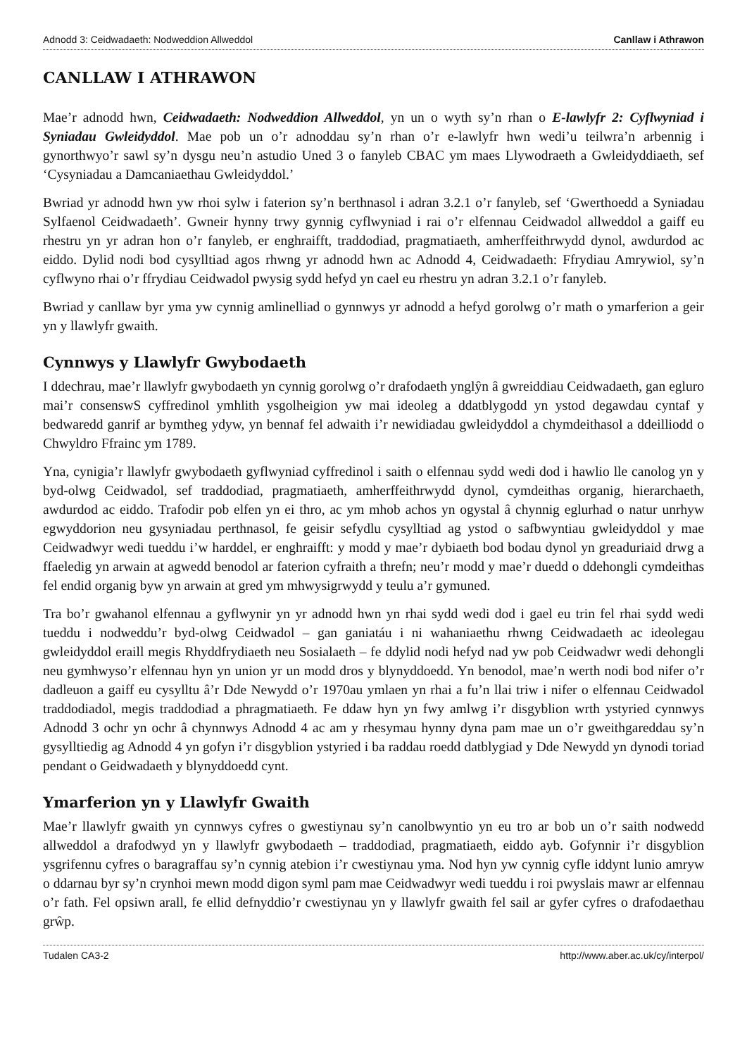Adnodd 3: Ceidwadaeth: Nodweddion Allweddol Canllaw i Athrawon
CANLLAW I ATHRAWON
Mae’r adnodd hwn, Ceidwadaeth: Nodweddion Allweddol, yn un o wyth sy’n rhan o E-lawlyfr 2: Cyflwyniad i Syniadau Gwleidyddol. Mae pob un o’r adnoddau sy’n rhan o’r e-lawlyfr hwn wedi’u teilwra’n arbennig i gynorthwyo’r sawl sy’n dysgu neu’n astudio Uned 3 o fanyleb CBAC ym maes Llywodraeth a Gwleidyddiaeth, sef ‘Cysyniadau a Damcaniaethau Gwleidyddol.’
Bwriad yr adnodd hwn yw rhoi sylw i faterion sy’n berthnasol i adran 3.2.1 o’r fanyleb, sef ‘Gwerthoedd a Syniadau Sylfaenol Ceidwadaeth’. Gwneir hynny trwy gynnig cyflwyniad i rai o’r elfennau Ceidwadol allweddol a gaiff eu rhestru yn yr adran hon o’r fanyleb, er enghraifft, traddodiad, pragmatiaeth, amherffeithrwydd dynol, awdurdod ac eiddo. Dylid nodi bod cysylltiad agos rhwng yr adnodd hwn ac Adnodd 4, Ceidwadaeth: Ffrydiau Amrywiol, sy’n cyflwyno rhai o’r ffrydiau Ceidwadol pwysig sydd hefyd yn cael eu rhestru yn adran 3.2.1 o’r fanyleb.
Bwriad y canllaw byr yma yw cynnig amlinelliad o gynnwys yr adnodd a hefyd gorolwg o’r math o ymarferion a geir yn y llawlyfr gwaith.
Cynnwys y Llawlyfr Gwybodaeth
I ddechrau, mae’r llawlyfr gwybodaeth yn cynnig gorolwg o’r drafodaeth ynglŷn â gwreiddiau Ceidwadaeth, gan egluro mai’r consenswS cyffredinol ymhlith ysgolheigion yw mai ideoleg a ddatblygodd yn ystod degawdau cyntaf y bedwaredd ganrif ar bymtheg ydyw, yn bennaf fel adwaith i’r newidiadau gwleidyddol a chymdeithasol a ddeilliodd o Chwyldro Ffrainc ym 1789.
Yna, cynigia’r llawlyfr gwybodaeth gyflwyniad cyffredinol i saith o elfennau sydd wedi dod i hawlio lle canolog yn y byd-olwg Ceidwadol, sef traddodiad, pragmatiaeth, amherffeithrwydd dynol, cymdeithas organig, hierarchaeth, awdurdod ac eiddo. Trafodir pob elfen yn ei thro, ac ym mhob achos yn ogystal â chynnig eglurhad o natur unrhyw egwyddorion neu gysyniadau perthnasol, fe geisir sefydlu cysylltiad ag ystod o safbwyntiau gwleidyddol y mae Ceidwadwyr wedi tueddu i’w harddel, er enghraifft: y modd y mae’r dybiaeth bod bodau dynol yn greaduriaid drwg a ffaeledig yn arwain at agwedd benodol ar faterion cyfraith a threfn; neu’r modd y mae’r duedd o ddehongli cymdeithas fel endid organig byw yn arwain at gred ym mhwysigrwydd y teulu a’r gymuned.
Tra bo’r gwahanol elfennau a gyflwynir yn yr adnodd hwn yn rhai sydd wedi dod i gael eu trin fel rhai sydd wedi tueddu i nodweddu’r byd-olwg Ceidwadol – gan ganiatáu i ni wahaniaethu rhwng Ceidwadaeth ac ideolegau gwleidyddol eraill megis Rhyddfrydiaeth neu Sosialaeth – fe ddylid nodi hefyd nad yw pob Ceidwadwr wedi dehongli neu gymhwyso’r elfennau hyn yn union yr un modd dros y blynyddoedd. Yn benodol, mae’n werth nodi bod nifer o’r dadleuon a gaiff eu cysylltu â’r Dde Newydd o’r 1970au ymlaen yn rhai a fu’n llai triw i nifer o elfennau Ceidwadol traddodiadol, megis traddodiad a phragmatiaeth. Fe ddaw hyn yn fwy amlwg i’r disgyblion wrth ystyried cynnwys Adnodd 3 ochr yn ochr â chynnwys Adnodd 4 ac am y rhesymau hynny dyna pam mae un o’r gweithgareddau sy’n gysylltiedig ag Adnodd 4 yn gofyn i’r disgyblion ystyried i ba raddau roedd datblygiad y Dde Newydd yn dynodi toriad pendant o Geidwadaeth y blynyddoedd cynt.
Ymarferion yn y Llawlyfr Gwaith
Mae’r llawlyfr gwaith yn cynnwys cyfres o gwestiynau sy’n canolbwyntio yn eu tro ar bob un o’r saith nodwedd allweddol a drafodwyd yn y llawlyfr gwybodaeth – traddodiad, pragmatiaeth, eiddo ayb. Gofynnir i’r disgyblion ysgrifennu cyfres o baragraffau sy’n cynnig atebion i’r cwestiynau yma. Nod hyn yw cynnig cyfle iddynt lunio amryw o ddarnau byr sy’n crynhoi mewn modd digon syml pam mae Ceidwadwyr wedi tueddu i roi pwyslais mawr ar elfennau o’r fath. Fel opsiwn arall, fe ellid defnyddio’r cwestiynau yn y llawlyfr gwaith fel sail ar gyfer cyfres o drafodaethau grŵp.
Tudalen CA3-2 http://www.aber.ac.uk/cy/interpol/